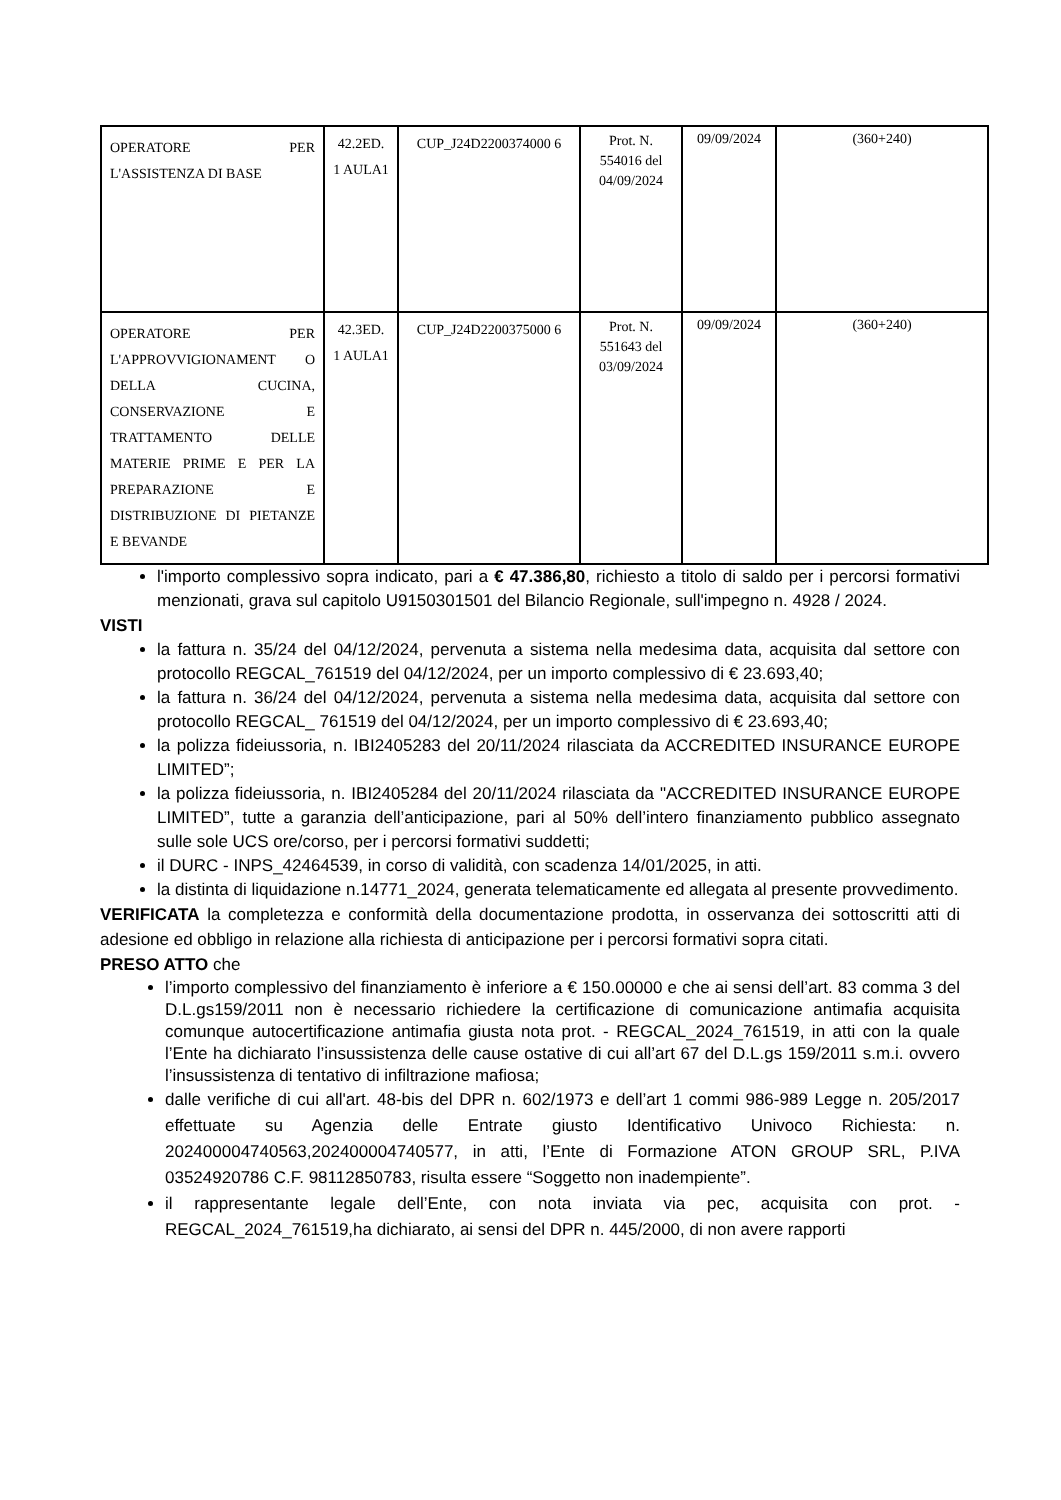| OPERATORE PER L'ASSISTENZA DI BASE | 42.2ED. 1 AULA1 | CUP_J24D2200374000 6 | Prot. N. 554016 del 04/09/2024 | 09/09/2024 | (360+240) |
| OPERATORE PER L'APPROVVIGIONAMENT O DELLA CUCINA, CONSERVAZIONE E TRATTAMENTO DELLE MATERIE PRIME E PER LA PREPARAZIONE E DISTRIBUZIONE DI PIETANZE E BEVANDE | 42.3ED. 1 AULA1 | CUP_J24D2200375000 6 | Prot. N. 551643 del 03/09/2024 | 09/09/2024 | (360+240) |
l'importo complessivo sopra indicato, pari a € 47.386,80, richiesto a titolo di saldo per i percorsi formativi menzionati, grava sul capitolo U9150301501 del Bilancio Regionale, sull'impegno n. 4928 / 2024.
VISTI
la fattura n. 35/24 del 04/12/2024, pervenuta a sistema nella medesima data, acquisita dal settore con protocollo REGCAL_761519 del 04/12/2024, per un importo complessivo di € 23.693,40;
la fattura n. 36/24 del 04/12/2024, pervenuta a sistema nella medesima data, acquisita dal settore con protocollo REGCAL_ 761519 del 04/12/2024, per un importo complessivo di € 23.693,40;
la polizza fideiussoria, n. IBI2405283 del 20/11/2024 rilasciata da ACCREDITED INSURANCE EUROPE LIMITED”;
la polizza fideiussoria, n. IBI2405284 del 20/11/2024 rilasciata da "ACCREDITED INSURANCE EUROPE LIMITED”, tutte a garanzia dell’anticipazione, pari al 50% dell’intero finanziamento pubblico assegnato sulle sole UCS ore/corso, per i percorsi formativi suddetti;
il DURC - INPS_42464539, in corso di validità, con scadenza 14/01/2025, in atti.
la distinta di liquidazione n.14771_2024, generata telematicamente ed allegata al presente provvedimento.
VERIFICATA la completezza e conformità della documentazione prodotta, in osservanza dei sottoscritti atti di adesione ed obbligo in relazione alla richiesta di anticipazione per i percorsi formativi sopra citati.
PRESO ATTO che
l’importo complessivo del finanziamento è inferiore a € 150.00000 e che ai sensi dell’art. 83 comma 3 del D.L.gs159/2011 non è necessario richiedere la certificazione di comunicazione antimafia acquisita comunque autocertificazione antimafia giusta nota prot. - REGCAL_2024_761519, in atti con la quale l’Ente ha dichiarato l’insussistenza delle cause ostative di cui all’art 67 del D.L.gs 159/2011 s.m.i. ovvero l’insussistenza di tentativo di infiltrazione mafiosa;
dalle verifiche di cui all'art. 48-bis del DPR n. 602/1973 e dell’art 1 commi 986-989 Legge n. 205/2017 effettuate su Agenzia delle Entrate giusto Identificativo Univoco Richiesta: n. 202400004740563,202400004740577, in atti, l’Ente di Formazione ATON GROUP SRL, P.IVA 03524920786 C.F. 98112850783, risulta essere “Soggetto non inadempiente”.
il rappresentante legale dell’Ente, con nota inviata via pec, acquisita con prot. - REGCAL_2024_761519,ha dichiarato, ai sensi del DPR n. 445/2000, di non avere rapporti